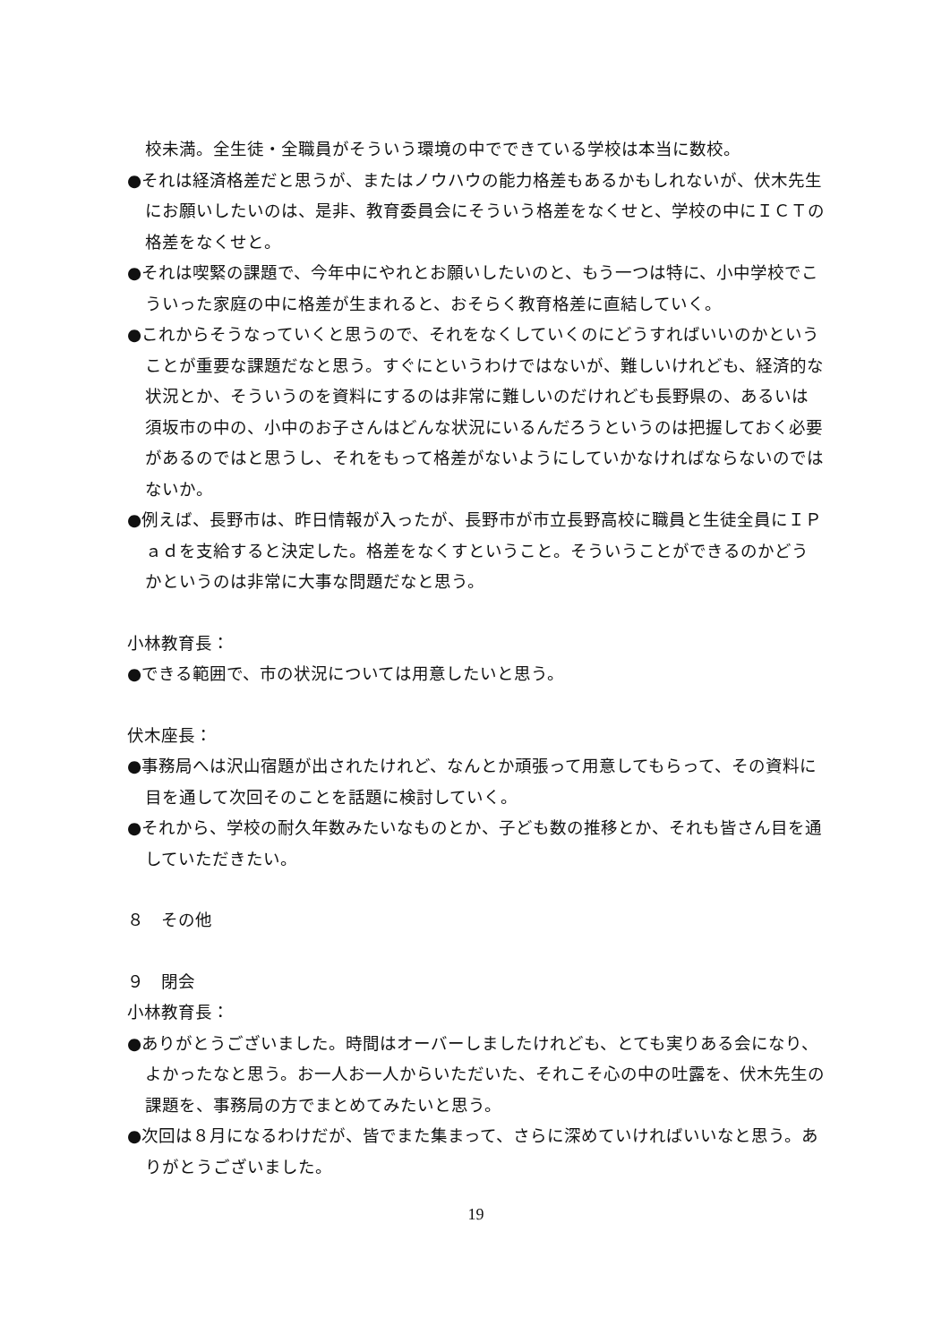校未満。全生徒・全職員がそういう環境の中でできている学校は本当に数校。
●それは経済格差だと思うが、またはノウハウの能力格差もあるかもしれないが、伏木先生にお願いしたいのは、是非、教育委員会にそういう格差をなくせと、学校の中にＩＣＴの格差をなくせと。
●それは喫緊の課題で、今年中にやれとお願いしたいのと、もう一つは特に、小中学校でこういった家庭の中に格差が生まれると、おそらく教育格差に直結していく。
●これからそうなっていくと思うので、それをなくしていくのにどうすればいいのかということが重要な課題だなと思う。すぐにというわけではないが、難しいけれども、経済的な状況とか、そういうのを資料にするのは非常に難しいのだけれども長野県の、あるいは須坂市の中の、小中のお子さんはどんな状況にいるんだろうというのは把握しておく必要があるのではと思うし、それをもって格差がないようにしていかなければならないのではないか。
●例えば、長野市は、昨日情報が入ったが、長野市が市立長野高校に職員と生徒全員にＩＰａｄを支給すると決定した。格差をなくすということ。そういうことができるのかどうかというのは非常に大事な問題だなと思う。
小林教育長：
●できる範囲で、市の状況については用意したいと思う。
伏木座長：
●事務局へは沢山宿題が出されたけれど、なんとか頑張って用意してもらって、その資料に目を通して次回そのことを話題に検討していく。
●それから、学校の耐久年数みたいなものとか、子ども数の推移とか、それも皆さん目を通していただきたい。
８　その他
９　閉会
小林教育長：
●ありがとうございました。時間はオーバーしましたけれども、とても実りある会になり、よかったなと思う。お一人お一人からいただいた、それこそ心の中の吐露を、伏木先生の課題を、事務局の方でまとめてみたいと思う。
●次回は８月になるわけだが、皆でまた集まって、さらに深めていければいいなと思う。ありがとうございました。
19